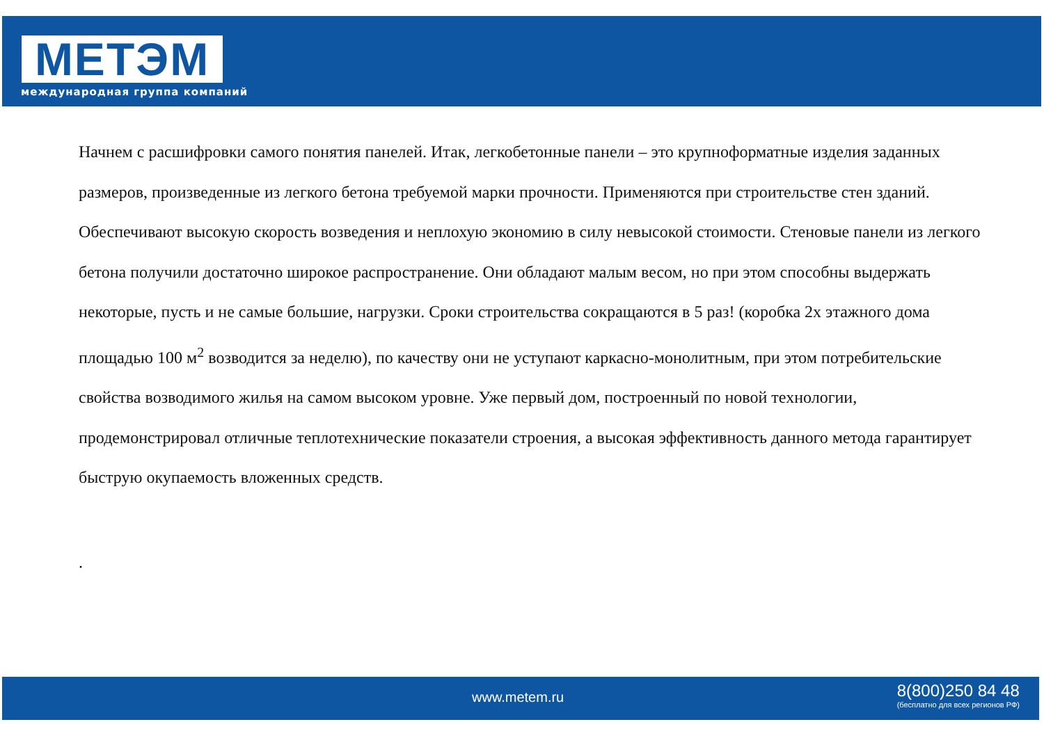МЕТЭМ
международная группа компаний
Начнем с расшифровки самого понятия панелей. Итак, легкобетонные панели – это крупноформатные изделия заданных размеров, произведенные из легкого бетона требуемой марки прочности. Применяются при строительстве стен зданий. Обеспечивают высокую скорость возведения и неплохую экономию в силу невысокой стоимости. Стеновые панели из легкого бетона получили достаточно широкое распространение. Они обладают малым весом, но при этом способны выдержать некоторые, пусть и не самые большие, нагрузки. Сроки строительства сокращаются в 5 раз! (коробка 2х этажного дома площадью 100 м<sup>2</sup> возводится за неделю), по качеству они не уступают каркасно-монолитным, при этом потребительские свойства возводимого жилья на самом высоком уровне. Уже первый дом, построенный по новой технологии, продемонстрировал отличные теплотехнические показатели строения, а высокая эффективность данного метода гарантирует быструю окупаемость вложенных средств.
.
www.metem.ru
8(800)250 84 48
(бесплатно для всех регионов РФ)